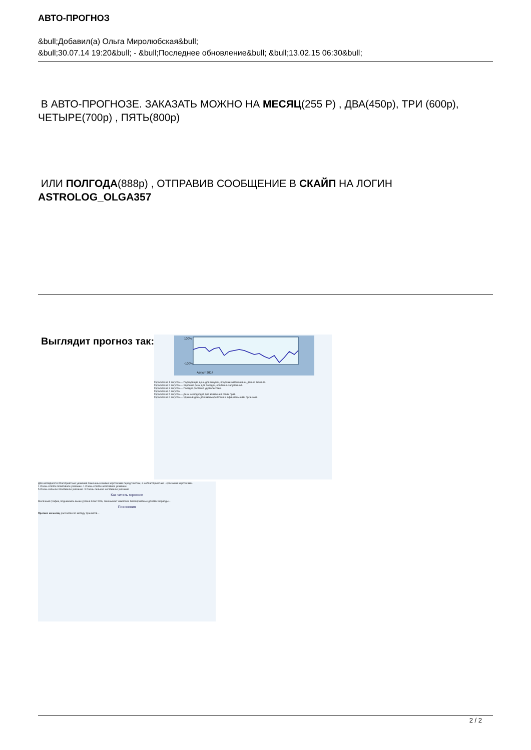АВТО-ПРОГНОЗ
&bull;Добавил(а) Ольга Миролюбская&bull;
&bull;30.07.14 19:20&bull; - &bull;Последнее обновление&bull; &bull;13.02.15 06:30&bull;
В АВТО-ПРОГНОЗЕ. ЗАКАЗАТЬ МОЖНО НА МЕСЯЦ(255 Р) , ДВА(450р), ТРИ (600р), ЧЕТЫРЕ(700р) , ПЯТЬ(800р)
ИЛИ ПОЛГОДА(888р) , ОТПРАВИВ СООБЩЕНИЕ В СКАЙП НА ЛОГИН ASTROLOG_OLGA357
Выглядит прогноз так:
100%
-100%
Август 2014
Гороскоп на 1 августа — Подходящий день для покупки, продажи автомашины, для ее тюнинга.
Гороскоп на 2 августа — Хороший день для поездки, особенно зарубежной.
Гороскоп на 3 августа — Поездка доставит удовольствие.
Гороскоп на 4 августа
Гороскоп на 5 августа — День не подходит для заявления своих прав.
Гороскоп на 6 августа — Удачный день для взаимодействия с официальными органами.
Для наглядности благоприятные указания помечены синими черточками перед текстом, а неблагоприятные - красными черточками.
1 Очень слабое позитивное указание -1 Очень слабое негативное указание
5 Очень сильное позитивное указание -5 Очень сильное негативное указание
Как читать гороскоп
Месячный график, поднимаясь выше уровня плюс 50%, показывает наиболее благоприятные для Вас периоды...
Пояснения
Прогноз на месяц рассчитан по методу транзитов...
2 / 2